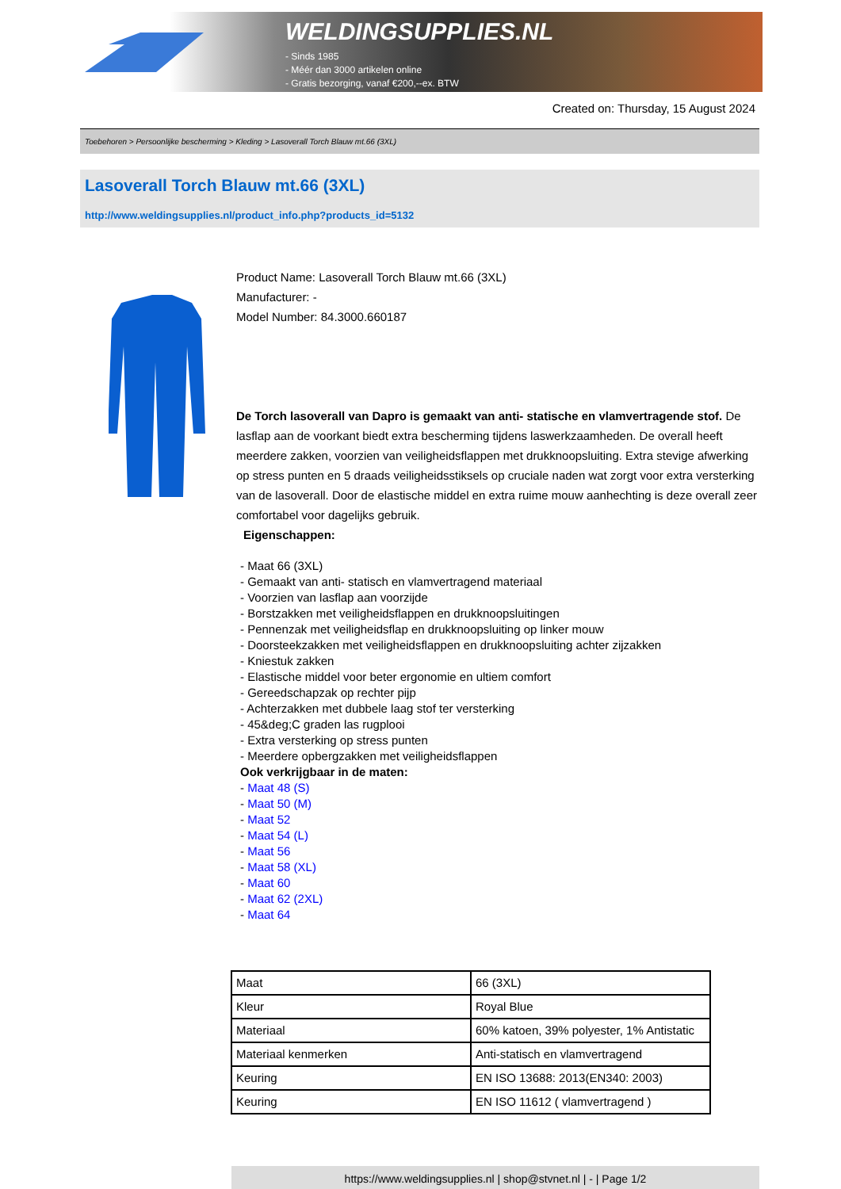WELDINGSUPPLIES.NL
- Sinds 1985
- Méér dan 3000 artikelen online
- Gratis bezorging, vanaf €200,--ex. BTW
Created on: Thursday, 15 August 2024
Toebehoren > Persoonlijke bescherming > Kleding > Lasoverall Torch Blauw mt.66 (3XL)
Lasoverall Torch Blauw mt.66 (3XL)
http://www.weldingsupplies.nl/product_info.php?products_id=5132
Product Name: Lasoverall Torch Blauw mt.66 (3XL)
Manufacturer: -
Model Number: 84.3000.660187
De Torch lasoverall van Dapro is gemaakt van anti- statische en vlamvertragende stof. De lasflap aan de voorkant biedt extra bescherming tijdens laswerkzaamheden. De overall heeft meerdere zakken, voorzien van veiligheidsflappen met drukknoopsluiting. Extra stevige afwerking op stress punten en 5 draads veiligheidsstiksels op cruciale naden wat zorgt voor extra versterking van de lasoverall. Door de elastische middel en extra ruime mouw aanhechting is deze overall zeer comfortabel voor dagelijks gebruik.
Eigenschappen:
- Maat 66 (3XL)
- Gemaakt van anti- statisch en vlamvertragend materiaal
- Voorzien van lasflap aan voorzijde
- Borstzakken met veiligheidsflappen en drukknoopsluitingen
- Pennenzak met veiligheidsflap en drukknoopsluiting op linker mouw
- Doorsteekzakken met veiligheidsflappen en drukknoopsluiting achter zijzakken
- Kniestuk zakken
- Elastische middel voor beter ergonomie en ultiem comfort
- Gereedschapzak op rechter pijp
- Achterzakken met dubbele laag stof ter versterking
- 45&deg;C graden las rugplooi
- Extra versterking op stress punten
- Meerdere opbergzakken met veiligheidsflappen
Ook verkrijgbaar in de maten:
- Maat 48 (S)
- Maat 50 (M)
- Maat 52
- Maat 54 (L)
- Maat 56
- Maat 58 (XL)
- Maat 60
- Maat 62 (2XL)
- Maat 64
| Maat | 66 (3XL) |
| Kleur | Royal Blue |
| Materiaal | 60% katoen, 39% polyester, 1% Antistatic |
| Materiaal kenmerken | Anti-statisch en vlamvertragend |
| Keuring | EN ISO 13688: 2013(EN340: 2003) |
| Keuring | EN ISO 11612 ( vlamvertragend ) |
https://www.weldingsupplies.nl | shop@stvnet.nl | - | Page 1/2